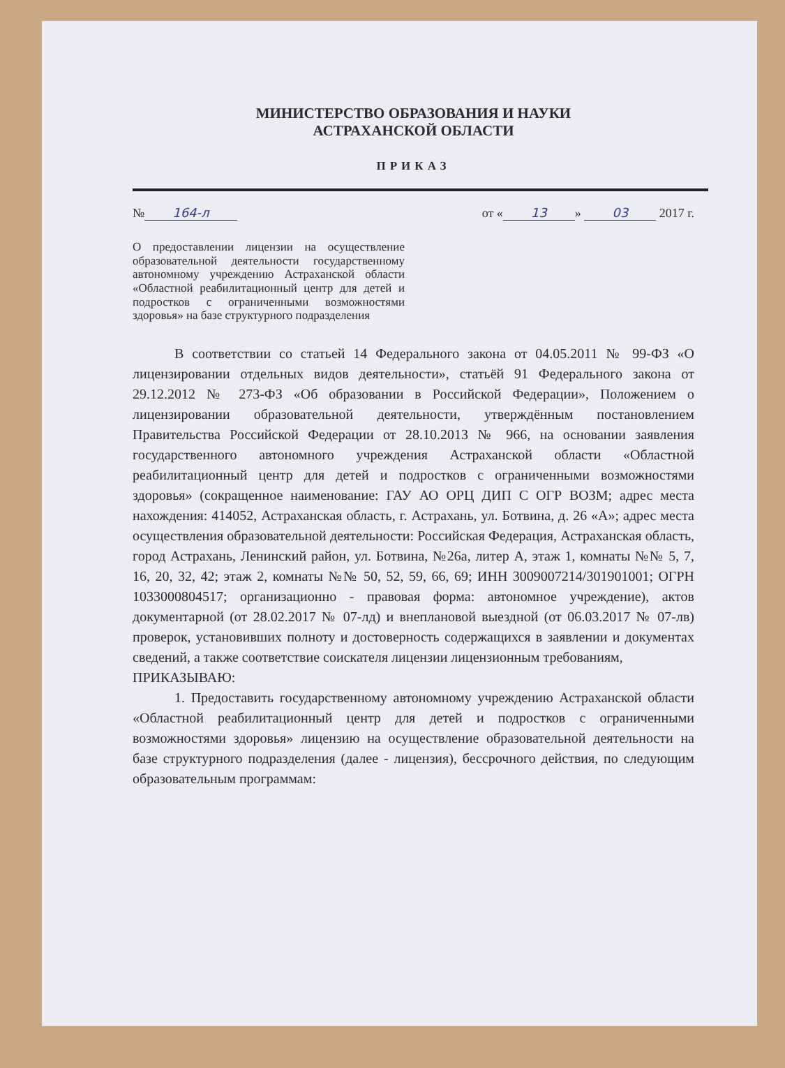МИНИСТЕРСТВО ОБРАЗОВАНИЯ И НАУКИ
АСТРАХАНСКОЙ ОБЛАСТИ
ПРИКАЗ
№ 164-л от « 13 » 03 2017 г.
О предоставлении лицензии на осуществление образовательной деятельности государственному автономному учреждению Астраханской области «Областной реабилитационный центр для детей и подростков с ограниченными возможностями здоровья» на базе структурного подразделения
В соответствии со статьей 14 Федерального закона от 04.05.2011 № 99-ФЗ «О лицензировании отдельных видов деятельности», статьёй 91 Федерального закона от 29.12.2012 № 273-ФЗ «Об образовании в Российской Федерации», Положением о лицензировании образовательной деятельности, утверждённым постановлением Правительства Российской Федерации от 28.10.2013 № 966, на основании заявления государственного автономного учреждения Астраханской области «Областной реабилитационный центр для детей и подростков с ограниченными возможностями здоровья» (сокращенное наименование: ГАУ АО ОРЦ ДИП С ОГР ВОЗМ; адрес места нахождения: 414052, Астраханская область, г. Астрахань, ул. Ботвина, д. 26 «А»; адрес места осуществления образовательной деятельности: Российская Федерация, Астраханская область, город Астрахань, Ленинский район, ул. Ботвина, №26а, литер А, этаж 1, комнаты №№ 5, 7, 16, 20, 32, 42; этаж 2, комнаты №№ 50, 52, 59, 66, 69; ИНН 3009007214/301901001; ОГРН 1033000804517; организационно - правовая форма: автономное учреждение), актов документарной (от 28.02.2017 № 07-лд) и внеплановой выездной (от 06.03.2017 № 07-лв) проверок, установивших полноту и достоверность содержащихся в заявлении и документах сведений, а также соответствие соискателя лицензии лицензионным требованиям,
ПРИКАЗЫВАЮ:
1. Предоставить государственному автономному учреждению Астраханской области «Областной реабилитационный центр для детей и подростков с ограниченными возможностями здоровья» лицензию на осуществление образовательной деятельности на базе структурного подразделения (далее - лицензия), бессрочного действия, по следующим образовательным программам: